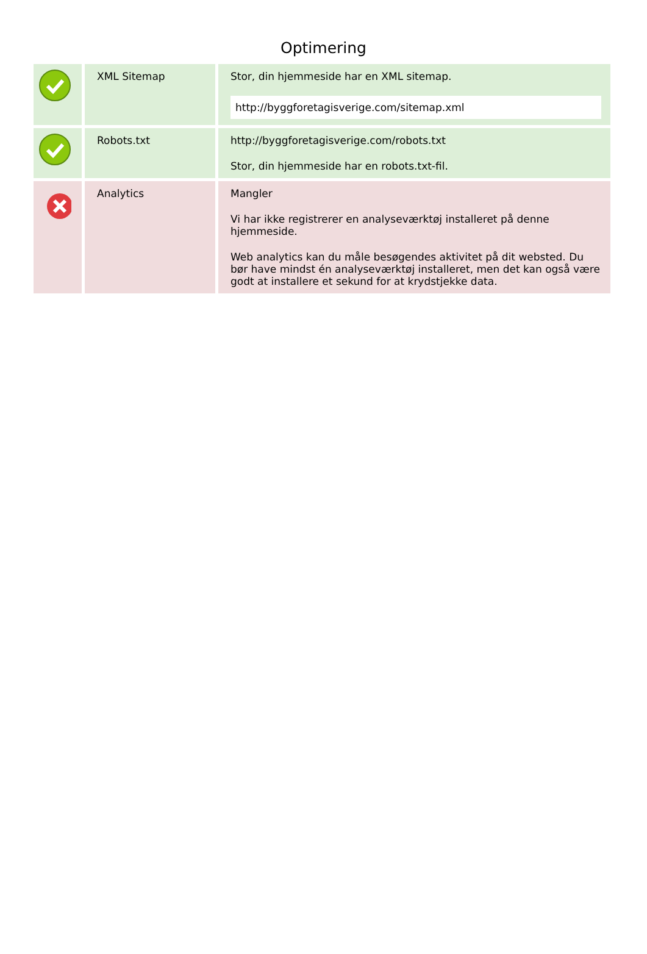Optimering
| | XML Sitemap | Stor, din hjemmeside har en XML sitemap. http://byggforetagisverige.com/sitemap.xml |
| | Robots.txt | http://byggforetagisverige.com/robots.txt Stor, din hjemmeside har en robots.txt-fil. |
| | Analytics | Mangler Vi har ikke registrerer en analyseværktøj installeret på denne hjemmeside. Web analytics kan du måle besøgendes aktivitet på dit websted. Du bør have mindst én analyseværktøj installeret, men det kan også være godt at installere et sekund for at krydstjekke data. |